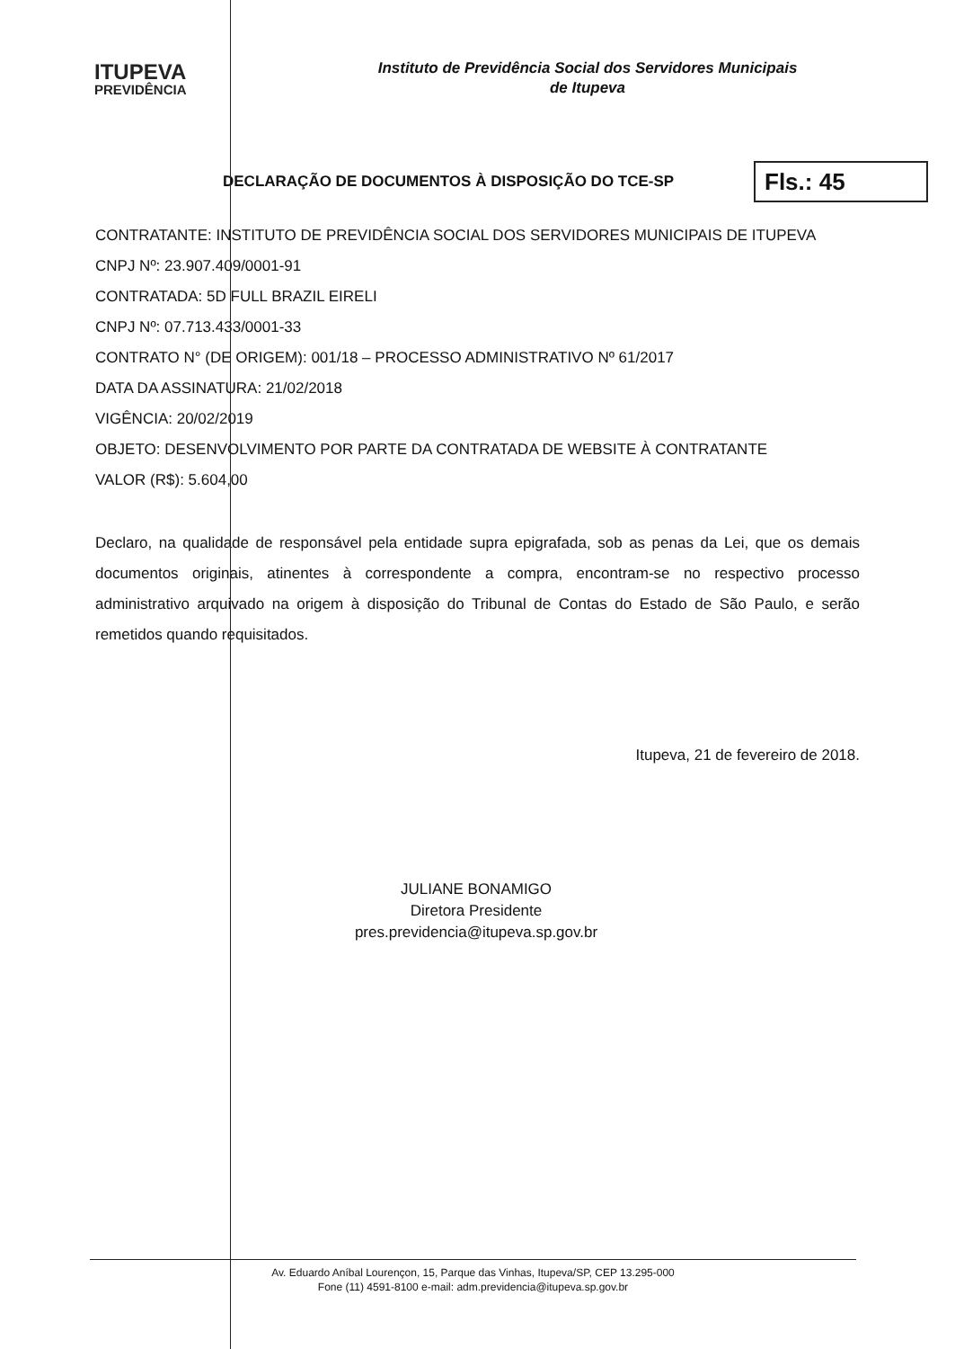ITUPEVA
PREVIDÊNCIA
Instituto de Previdência Social dos Servidores Municipais
de Itupeva
DECLARAÇÃO DE DOCUMENTOS À DISPOSIÇÃO DO TCE-SP
Fls.: 45
CONTRATANTE: INSTITUTO DE PREVIDÊNCIA SOCIAL DOS SERVIDORES MUNICIPAIS DE ITUPEVA
CNPJ Nº: 23.907.409/0001-91
CONTRATADA: 5D FULL BRAZIL EIRELI
CNPJ Nº: 07.713.433/0001-33
CONTRATO N° (DE ORIGEM): 001/18 – PROCESSO ADMINISTRATIVO Nº 61/2017
DATA DA ASSINATURA: 21/02/2018
VIGÊNCIA: 20/02/2019
OBJETO: DESENVOLVIMENTO POR PARTE DA CONTRATADA DE WEBSITE À CONTRATANTE
VALOR (R$): 5.604,00
Declaro, na qualidade de responsável pela entidade supra epigrafada, sob as penas da Lei, que os demais documentos originais, atinentes à correspondente a compra, encontram-se no respectivo processo administrativo arquivado na origem à disposição do Tribunal de Contas do Estado de São Paulo, e serão remetidos quando requisitados.
Itupeva, 21 de fevereiro de 2018.
JULIANE BONAMIGO
Diretora Presidente
pres.previdencia@itupeva.sp.gov.br
Av. Eduardo Aníbal Lourençon, 15, Parque das Vinhas, Itupeva/SP, CEP 13.295-000
Fone (11) 4591-8100 e-mail: adm.previdencia@itupeva.sp.gov.br